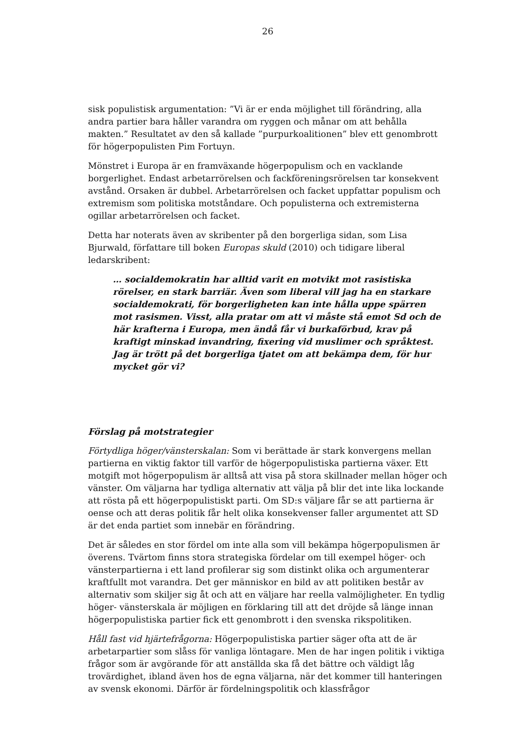26
sisk populistisk argumentation: ”Vi är er enda möjlighet till förändring, alla andra partier bara håller varandra om ryggen och månar om att behålla makten.” Resultatet av den så kallade ”purpurkoalitionen” blev ett genombrott för högerpopulisten Pim Fortuyn.
Mönstret i Europa är en framväxande högerpopulism och en vacklande borgerlighet. Endast arbetarrörelsen och fackföreningsrörelsen tar konsekvent avstånd. Orsaken är dubbel. Arbetarrörelsen och facket uppfattar populism och extremism som politiska motståndare. Och populisterna och extremisterna ogillar arbetarrörelsen och facket.
Detta har noterats även av skribenter på den borgerliga sidan, som Lisa Bjurwald, författare till boken Europas skuld (2010) och tidigare liberal ledarskribent:
… socialdemokratin har alltid varit en motvikt mot rasistiska rörelser, en stark barriär. Även som liberal vill jag ha en starkare socialdemokrati, för borgerligheten kan inte hålla uppe spärren mot rasismen. Visst, alla pratar om att vi måste stå emot Sd och de här krafterna i Europa, men ändå får vi burkaförbud, krav på kraftigt minskad invandring, fixering vid muslimer och språktest. Jag är trött på det borgerliga tjatet om att bekämpa dem, för hur mycket gör vi?
Förslag på motstrategier
Förtydliga höger/vänsterskalan: Som vi berättade är stark konvergens mellan partierna en viktig faktor till varför de högerpopulistiska partierna växer. Ett motgift mot högerpopulism är alltså att visa på stora skillnader mellan höger och vänster. Om väljarna har tydliga alternativ att välja på blir det inte lika lockande att rösta på ett högerpopulistiskt parti. Om SD:s väljare får se att partierna är oense och att deras politik får helt olika konsekvenser faller argumentet att SD är det enda partiet som innebär en förändring.
Det är således en stor fördel om inte alla som vill bekämpa högerpopulismen är överens. Tvärtom finns stora strategiska fördelar om till exempel höger- och vänsterpartierna i ett land profilerar sig som distinkt olika och argumenterar kraftfullt mot varandra. Det ger människor en bild av att politiken består av alternativ som skiljer sig åt och att en väljare har reella valmöjligheter. En tydlig höger- vänsterskala är möjligen en förklaring till att det dröjde så länge innan högerpopulistiska partier fick ett genombrott i den svenska rikspolitiken.
Håll fast vid hjärtefrågorna: Högerpopulistiska partier säger ofta att de är arbetarpartier som slåss för vanliga löntagare. Men de har ingen politik i viktiga frågor som är avgörande för att anställda ska få det bättre och väldigt låg trovärdighet, ibland även hos de egna väljarna, när det kommer till hanteringen av svensk ekonomi. Därför är fördelningspolitik och klassfrågor